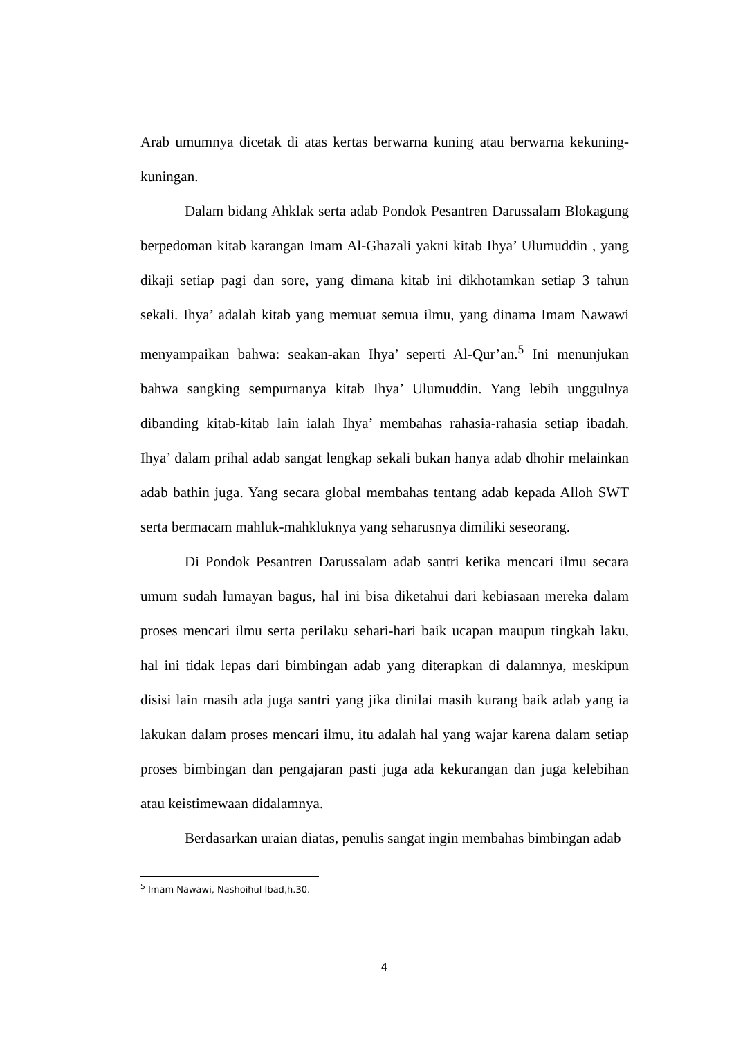Arab umumnya dicetak di atas kertas berwarna kuning atau berwarna kekuning-kuningan.
Dalam bidang Ahklak serta adab Pondok Pesantren Darussalam Blokagung berpedoman kitab karangan Imam Al-Ghazali yakni kitab Ihya’ Ulumuddin , yang dikaji setiap pagi dan sore, yang dimana kitab ini dikhotamkan setiap 3 tahun sekali. Ihya’ adalah kitab yang memuat semua ilmu, yang dinama Imam Nawawi menyampaikan bahwa: seakan-akan Ihya’ seperti Al-Qur’an.<sup>5</sup> Ini menunjukan bahwa sangking sempurnanya kitab Ihya’ Ulumuddin. Yang lebih unggulnya dibanding kitab-kitab lain ialah Ihya’ membahas rahasia-rahasia setiap ibadah. Ihya’ dalam prihal adab sangat lengkap sekali bukan hanya adab dhohir melainkan adab bathin juga. Yang secara global membahas tentang adab kepada Alloh SWT serta bermacam mahluk-mahkluknya yang seharusnya dimiliki seseorang.
Di Pondok Pesantren Darussalam adab santri ketika mencari ilmu secara umum sudah lumayan bagus, hal ini bisa diketahui dari kebiasaan mereka dalam proses mencari ilmu serta perilaku sehari-hari baik ucapan maupun tingkah laku, hal ini tidak lepas dari bimbingan adab yang diterapkan di dalamnya, meskipun disisi lain masih ada juga santri yang jika dinilai masih kurang baik adab yang ia lakukan dalam proses mencari ilmu, itu adalah hal yang wajar karena dalam setiap proses bimbingan dan pengajaran pasti juga ada kekurangan dan juga kelebihan atau keistimewaan didalamnya.
Berdasarkan uraian diatas, penulis sangat ingin membahas bimbingan adab
<sup>5</sup> Imam Nawawi, Nashoihul Ibad,h.30.
4